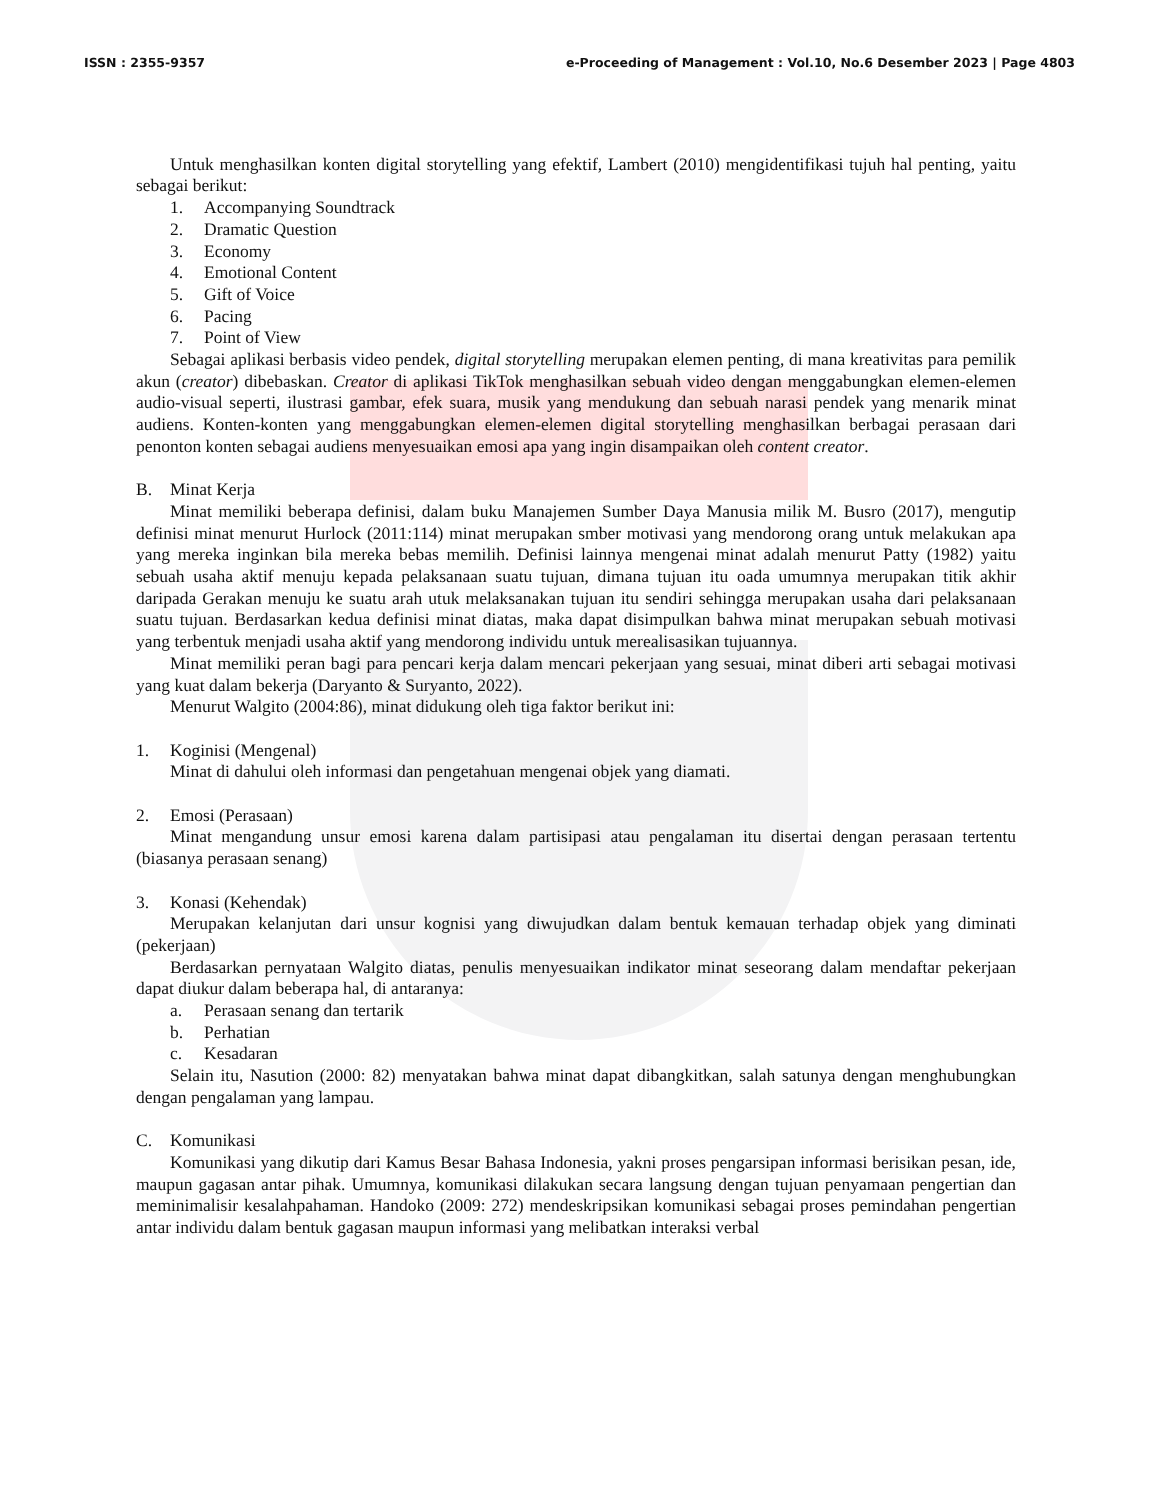ISSN : 2355-9357 e-Proceeding of Management : Vol.10, No.6 Desember 2023 | Page 4803
Untuk menghasilkan konten digital storytelling yang efektif, Lambert (2010) mengidentifikasi tujuh hal penting, yaitu sebagai berikut:
1. Accompanying Soundtrack
2. Dramatic Question
3. Economy
4. Emotional Content
5. Gift of Voice
6. Pacing
7. Point of View
Sebagai aplikasi berbasis video pendek, digital storytelling merupakan elemen penting, di mana kreativitas para pemilik akun (creator) dibebaskan. Creator di aplikasi TikTok menghasilkan sebuah video dengan menggabungkan elemen-elemen audio-visual seperti, ilustrasi gambar, efek suara, musik yang mendukung dan sebuah narasi pendek yang menarik minat audiens. Konten-konten yang menggabungkan elemen-elemen digital storytelling menghasilkan berbagai perasaan dari penonton konten sebagai audiens menyesuaikan emosi apa yang ingin disampaikan oleh content creator.
B. Minat Kerja
Minat memiliki beberapa definisi, dalam buku Manajemen Sumber Daya Manusia milik M. Busro (2017), mengutip definisi minat menurut Hurlock (2011:114) minat merupakan smber motivasi yang mendorong orang untuk melakukan apa yang mereka inginkan bila mereka bebas memilih. Definisi lainnya mengenai minat adalah menurut Patty (1982) yaitu sebuah usaha aktif menuju kepada pelaksanaan suatu tujuan, dimana tujuan itu oada umumnya merupakan titik akhir daripada Gerakan menuju ke suatu arah utuk melaksanakan tujuan itu sendiri sehingga merupakan usaha dari pelaksanaan suatu tujuan. Berdasarkan kedua definisi minat diatas, maka dapat disimpulkan bahwa minat merupakan sebuah motivasi yang terbentuk menjadi usaha aktif yang mendorong individu untuk merealisasikan tujuannya.
Minat memiliki peran bagi para pencari kerja dalam mencari pekerjaan yang sesuai, minat diberi arti sebagai motivasi yang kuat dalam bekerja (Daryanto & Suryanto, 2022).
Menurut Walgito (2004:86), minat didukung oleh tiga faktor berikut ini:
1. Koginisi (Mengenal)
Minat di dahului oleh informasi dan pengetahuan mengenai objek yang diamati.
2. Emosi (Perasaan)
Minat mengandung unsur emosi karena dalam partisipasi atau pengalaman itu disertai dengan perasaan tertentu (biasanya perasaan senang)
3. Konasi (Kehendak)
Merupakan kelanjutan dari unsur kognisi yang diwujudkan dalam bentuk kemauan terhadap objek yang diminati (pekerjaan)
Berdasarkan pernyataan Walgito diatas, penulis menyesuaikan indikator minat seseorang dalam mendaftar pekerjaan dapat diukur dalam beberapa hal, di antaranya:
a. Perasaan senang dan tertarik
b. Perhatian
c. Kesadaran
Selain itu, Nasution (2000: 82) menyatakan bahwa minat dapat dibangkitkan, salah satunya dengan menghubungkan dengan pengalaman yang lampau.
C. Komunikasi
Komunikasi yang dikutip dari Kamus Besar Bahasa Indonesia, yakni proses pengarsipan informasi berisikan pesan, ide, maupun gagasan antar pihak. Umumnya, komunikasi dilakukan secara langsung dengan tujuan penyamaan pengertian dan meminimalisir kesalahpahaman. Handoko (2009: 272) mendeskripsikan komunikasi sebagai proses pemindahan pengertian antar individu dalam bentuk gagasan maupun informasi yang melibatkan interaksi verbal